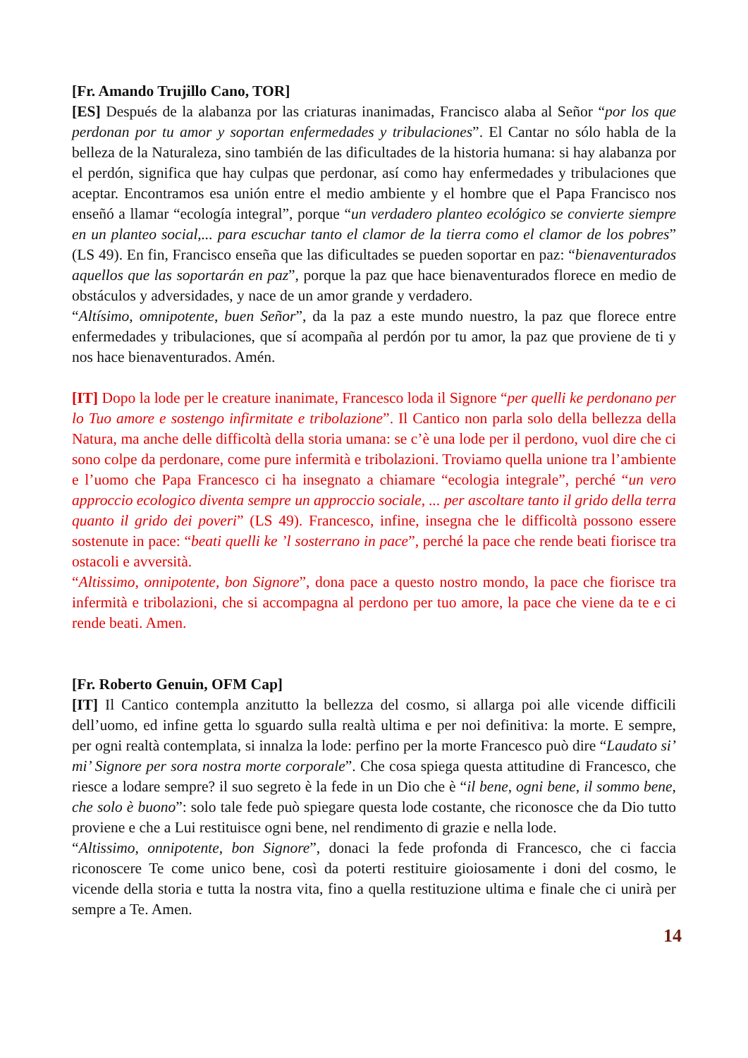[Fr. Amando Trujillo Cano, TOR]
[ES] Después de la alabanza por las criaturas inanimadas, Francisco alaba al Señor “por los que perdonan por tu amor y soportan enfermedades y tribulaciones”. El Cantar no sólo habla de la belleza de la Naturaleza, sino también de las dificultades de la historia humana: si hay alabanza por el perdón, significa que hay culpas que perdonar, así como hay enfermedades y tribulaciones que aceptar. Encontramos esa unión entre el medio ambiente y el hombre que el Papa Francisco nos enseñó a llamar “ecología integral”, porque “un verdadero planteo ecológico se convierte siempre en un planteo social,... para escuchar tanto el clamor de la tierra como el clamor de los pobres” (LS 49). En fin, Francisco enseña que las dificultades se pueden soportar en paz: “bienaventurados aquellos que las soportarán en paz”, porque la paz que hace bienaventurados florece en medio de obstáculos y adversidades, y nace de un amor grande y verdadero.
“Altísimo, omnipotente, buen Señor”, da la paz a este mundo nuestro, la paz que florece entre enfermedades y tribulaciones, que sí acompaña al perdón por tu amor, la paz que proviene de ti y nos hace bienaventurados. Amén.
[IT] Dopo la lode per le creature inanimate, Francesco loda il Signore “per quelli ke perdonano per lo Tuo amore e sostengo infirmitate e tribolazione”. Il Cantico non parla solo della bellezza della Natura, ma anche delle difficoltà della storia umana: se c’è una lode per il perdono, vuol dire che ci sono colpe da perdonare, come pure infermità e tribolazioni. Troviamo quella unione tra l’ambiente e l’uomo che Papa Francesco ci ha insegnato a chiamare “ecologia integrale”, perché “un vero approccio ecologico diventa sempre un approccio sociale, ... per ascoltare tanto il grido della terra quanto il grido dei poveri” (LS 49). Francesco, infine, insegna che le difficoltà possono essere sostenute in pace: “beati quelli ke ’l sosterrano in pace”, perché la pace che rende beati fiorisce tra ostacoli e avversità.
“Altissimo, onnipotente, bon Signore”, dona pace a questo nostro mondo, la pace che fiorisce tra infermità e tribolazioni, che si accompagna al perdono per tuo amore, la pace che viene da te e ci rende beati. Amen.
[Fr. Roberto Genuin, OFM Cap]
[IT] Il Cantico contempla anzitutto la bellezza del cosmo, si allarga poi alle vicende difficili dell’uomo, ed infine getta lo sguardo sulla realtà ultima e per noi definitiva: la morte. E sempre, per ogni realtà contemplata, si innalza la lode: perfino per la morte Francesco può dire “Laudato si’ mi’ Signore per sora nostra morte corporale”. Che cosa spiega questa attitudine di Francesco, che riesce a lodare sempre? il suo segreto è la fede in un Dio che è “il bene, ogni bene, il sommo bene, che solo è buono”: solo tale fede può spiegare questa lode costante, che riconosce che da Dio tutto proviene e che a Lui restituisce ogni bene, nel rendimento di grazie e nella lode.
“Altissimo, onnipotente, bon Signore”, donaci la fede profonda di Francesco, che ci faccia riconoscere Te come unico bene, così da poterti restituire gioiosamente i doni del cosmo, le vicende della storia e tutta la nostra vita, fino a quella restituzione ultima e finale che ci unirà per sempre a Te. Amen.
14